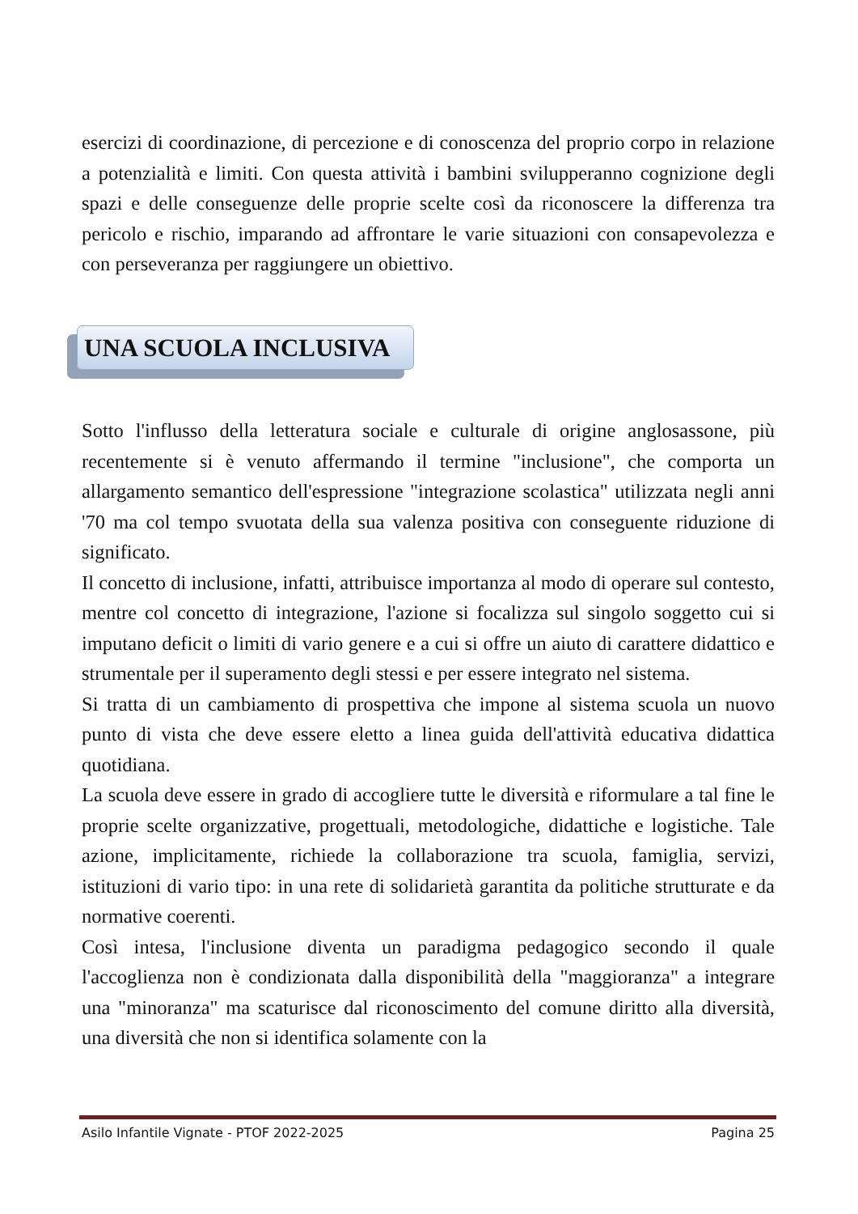esercizi di coordinazione, di percezione e di conoscenza del proprio corpo in relazione a potenzialità e limiti. Con questa attività i bambini svilupperanno cognizione degli spazi e delle conseguenze delle proprie scelte così da riconoscere la differenza tra pericolo e rischio, imparando ad affrontare le varie situazioni con consapevolezza e con perseveranza per raggiungere un obiettivo.
UNA SCUOLA INCLUSIVA
Sotto l'influsso della letteratura sociale e culturale di origine anglosassone, più recentemente si è venuto affermando il termine "inclusione", che comporta un allargamento semantico dell'espressione "integrazione scolastica" utilizzata negli anni '70 ma col tempo svuotata della sua valenza positiva con conseguente riduzione di significato.
Il concetto di inclusione, infatti, attribuisce importanza al modo di operare sul contesto, mentre col concetto di integrazione, l'azione si focalizza sul singolo soggetto cui si imputano deficit o limiti di vario genere e a cui si offre un aiuto di carattere didattico e strumentale per il superamento degli stessi e per essere integrato nel sistema.
Si tratta di un cambiamento di prospettiva che impone al sistema scuola un nuovo punto di vista che deve essere eletto a linea guida dell'attività educativa didattica quotidiana.
La scuola deve essere in grado di accogliere tutte le diversità e riformulare a tal fine le proprie scelte organizzative, progettuali, metodologiche, didattiche e logistiche. Tale azione, implicitamente, richiede la collaborazione tra scuola, famiglia, servizi, istituzioni di vario tipo: in una rete di solidarietà garantita da politiche strutturate e da normative coerenti.
Così intesa, l'inclusione diventa un paradigma pedagogico secondo il quale l'accoglienza non è condizionata dalla disponibilità della "maggioranza" a integrare una "minoranza" ma scaturisce dal riconoscimento del comune diritto alla diversità, una diversità che non si identifica solamente con la
Asilo Infantile Vignate - PTOF 2022-2025 Pagina 25